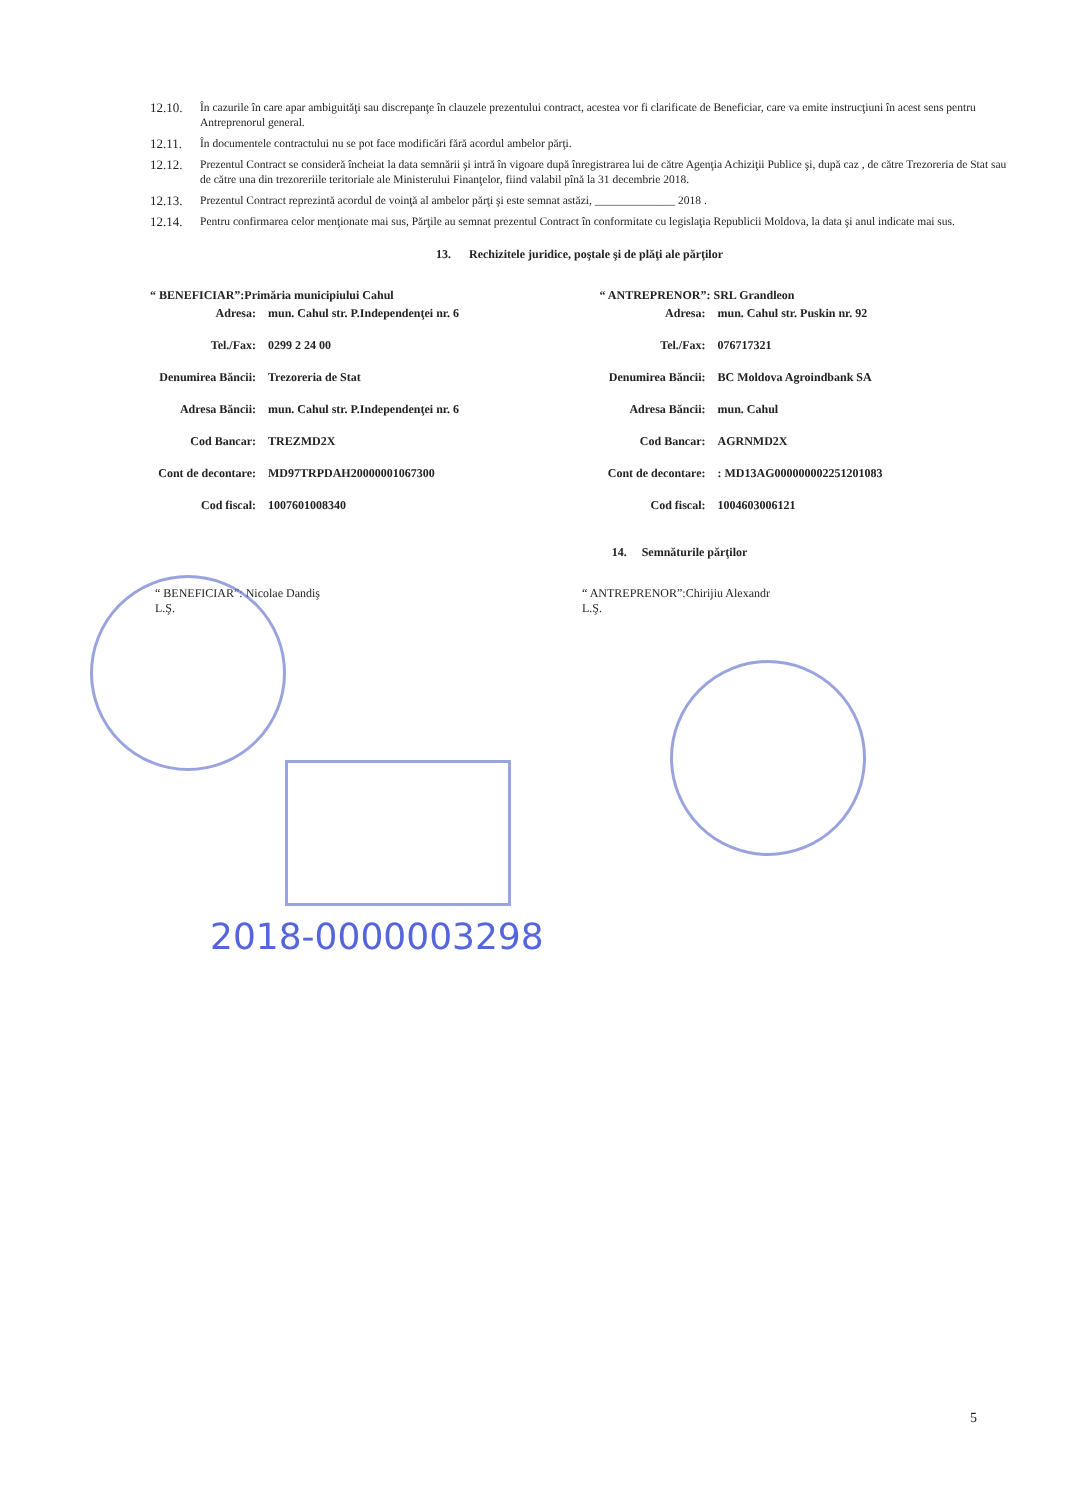12.10. În cazurile în care apar ambiguităţi sau discrepanţe în clauzele prezentului contract, acestea vor fi clarificate de Beneficiar, care va emite instrucţiuni în acest sens pentru Antreprenorul general.
12.11. În documentele contractului nu se pot face modificări fără acordul ambelor părţi.
12.12. Prezentul Contract se consideră încheiat la data semnării şi intră în vigoare după înregistrarea lui de către Agenţia Achiziţii Publice şi, după caz , de către Trezoreria de Stat sau de către una din trezoreriile teritoriale ale Ministerului Finanţelor, fiind valabil pînă la 31 decembrie 2018.
12.13. Prezentul Contract reprezintă acordul de voinţă al ambelor părţi şi este semnat astăzi, ______________ 2018 .
12.14. Pentru confirmarea celor menţionate mai sus, Părţile au semnat prezentul Contract în conformitate cu legislaţia Republicii Moldova, la data şi anul indicate mai sus.
13. Rechizitele juridice, poştale şi de plăţi ale părţilor
“ BENEFICIAR”:Primăria municipiului Cahul
| Adresa: | mun. Cahul str. P.Independenţei nr. 6 |
| Tel./Fax: | 0299 2 24 00 |
| Denumirea Băncii: | Trezoreria de Stat |
| Adresa Băncii: | mun. Cahul str. P.Independenţei nr. 6 |
| Cod Bancar: | TREZMD2X |
| Cont de decontare: | MD97TRPDAH20000001067300 |
| Cod fiscal: | 1007601008340 |
“ ANTREPRENOR”: SRL Grandleon
| Adresa: | mun. Cahul str. Puskin nr. 92 |
| Tel./Fax: | 076717321 |
| Denumirea Băncii: | BC Moldova Agroindbank SA |
| Adresa Băncii: | mun. Cahul |
| Cod Bancar: | AGRNMD2X |
| Cont de decontare: | : MD13AG000000002251201083 |
| Cod fiscal: | 1004603006121 |
14. Semnăturile părţilor
“ BENEFICIAR”: Nicolae Dandiş
L.Ş.
“ ANTREPRENOR”:Chirijiu Alexandr
L.Ş.
2018-0000003298
5